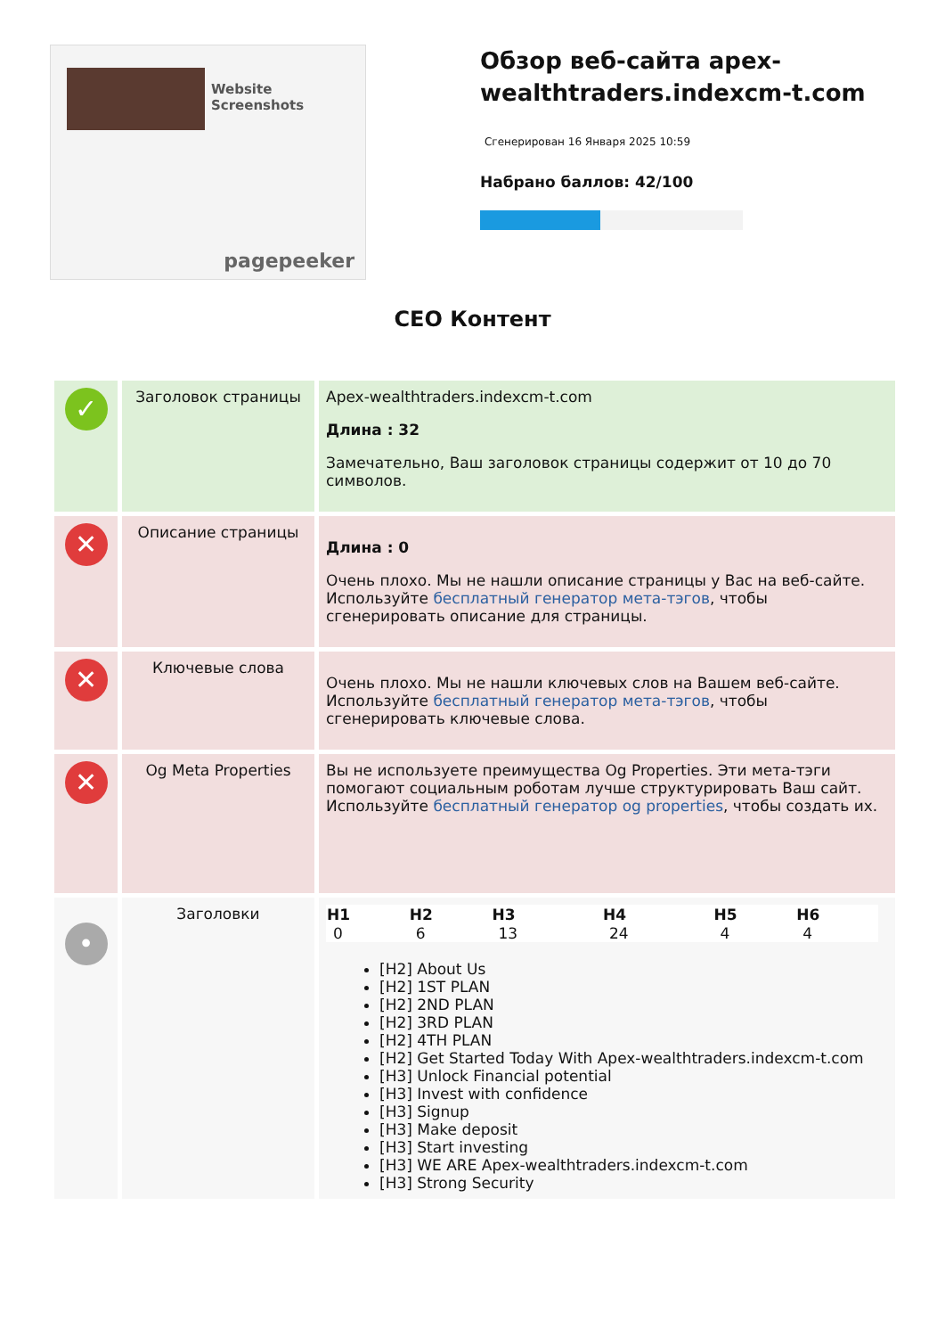Website Screenshots
pagepeeker
Обзор веб-сайта apex-wealthtraders.indexcm-t.com
Сгенерирован 16 Января 2025 10:59
Набрано баллов: 42/100
CEO Контент
| ✓ | Заголовок страницы | Apex-wealthtraders.indexcm-t.com Длина : 32 Замечательно, Ваш заголовок страницы содержит от 10 до 70 символов. |
| ✕ | Описание страницы | Длина : 0 Очень плохо. Мы не нашли описание страницы у Вас на веб-сайте. Используйте бесплатный генератор мета-тэгов , чтобы сгенерировать описание для страницы. |
| ✕ | Ключевые слова | Очень плохо. Мы не нашли ключевых слов на Вашем веб-сайте. Используйте бесплатный генератор мета-тэгов , чтобы сгенерировать ключевые слова. |
| ✕ | Og Meta Properties | Вы не используете преимущества Og Properties. Эти мета-тэги помогают социальным роботам лучше структурировать Ваш сайт. Используйте бесплатный генератор og properties , чтобы создать их. |
| • | Заголовки | / H1 / H2 / H3 / H4 / H5 / H6 / / --- / --- / --- / --- / --- / --- / / 0 / 6 / 13 / 24 / 4 / 4 / [H2] About Us [H2] 1ST PLAN [H2] 2ND PLAN [H2] 3RD PLAN [H2] 4TH PLAN [H2] Get Started Today With Apex-wealthtraders.indexcm-t.com [H3] Unlock Financial potential [H3] Invest with confidence [H3] Signup [H3] Make deposit [H3] Start investing [H3] WE ARE Apex-wealthtraders.indexcm-t.com [H3] Strong Security |